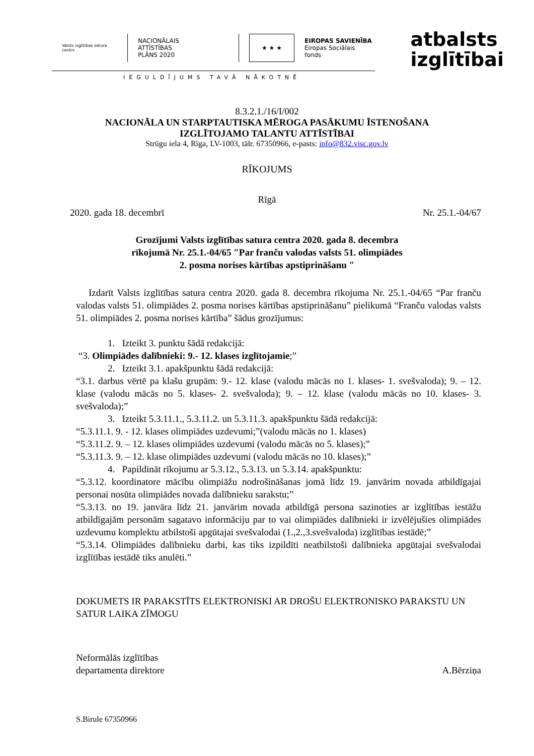Valsts izglītības satura centrs
NACIONĀLAIS
ATTĪSTĪBAS
PLĀNS 2020
★ ★ ★
EIROPAS SAVIENĪBA
Eiropas Sociālais
fonds
atbalsts
izglītībai
IEGULDĪJUMS TAVĀ NĀKOTNĒ
8.3.2.1./16/I/002
NACIONĀLA UN STARPTAUTISKA MĒROGA PASĀKUMU ĪSTENOŠANA
IZGLĪTOJAMO TALANTU ATTĪSTĪBAI
Strūgu iela 4, Rīga, LV-1003, tālr. 67350966, e-pasts: info@832.visc.gov.lv
RĪKOJUMS
Rīgā
2020. gada 18. decembrī Nr. 25.1.-04/67
Grozījumi Valsts izglītības satura centra 2020. gada 8. decembra
rīkojumā Nr. 25.1.-04/65 ″Par franču valodas valsts 51. olimpiādes
2. posma norises kārtības apstiprināšanu ″
Izdarīt Valsts izglītības satura centra 2020. gada 8. decembra rīkojuma Nr. 25.1.-04/65 “Par franču valodas valsts 51. olimpiādes 2. posma norises kārtības apstiprināšanu” pielikumā “Franču valodas valsts 51. olimpiādes 2. posma norises kārtība” šādus grozījumus:
1. Izteikt 3. punktu šādā redakcijā:
“3. Olimpiādes dalībnieki: 9.- 12. klases izglītojamie;”
2. Izteikt 3.1. apakšpunktu šādā redakcijā:
“3.1. darbus vērtē pa klašu grupām: 9.- 12. klase (valodu mācās no 1. klases- 1. svešvaloda); 9. – 12. klase (valodu mācās no 5. klases- 2. svešvaloda); 9. – 12. klase (valodu mācās no 10. klases- 3. svešvaloda);”
3. Izteikt 5.3.11.1., 5.3.11.2. un 5.3.11.3. apakšpunktu šādā redakcijā:
“5.3.11.1. 9. - 12. klases olimpiādes uzdevumi;”(valodu mācās no 1. klases)
“5.3.11.2. 9. – 12. klases olimpiādes uzdevumi (valodu mācās no 5. klases);”
“5.3.11.3. 9. – 12. klase olimpiādes uzdevumi (valodu mācās no 10. klases);”
4. Papildināt rīkojumu ar 5.3.12., 5.3.13. un 5.3.14. apakšpunktu:
“5.3.12. koordinatore mācību olimpiāžu nodrošināšanas jomā līdz 19. janvārim novada atbildīgajai personai nosūta olimpiādes novada dalībnieku sarakstu;”
“5.3.13. no 19. janvāra līdz 21. janvārim novada atbildīgā persona sazinoties ar izglītības iestāžu atbildīgajām personām sagatavo informāciju par to vai olimpiādes dalībnieki ir izvēlējušies olimpiādes uzdevumu komplektu atbilstoši apgūtajai svešvalodai (1.,2.,3.svešvaloda) izglītības iestādē;”
“5.3.14. Olimpiādes dalībnieku darbi, kas tiks izpildīti neatbilstoši dalībnieka apgūtajai svešvalodai izglītības iestādē tiks anulēti.”
DOKUMETS IR PARAKSTĪTS ELEKTRONISKI AR DROŠU ELEKTRONISKO PARAKSTU UN SATUR LAIKA ZĪMOGU
Neformālās izglītības
departamenta direktore A.Bērziņa
S.Birule 67350966